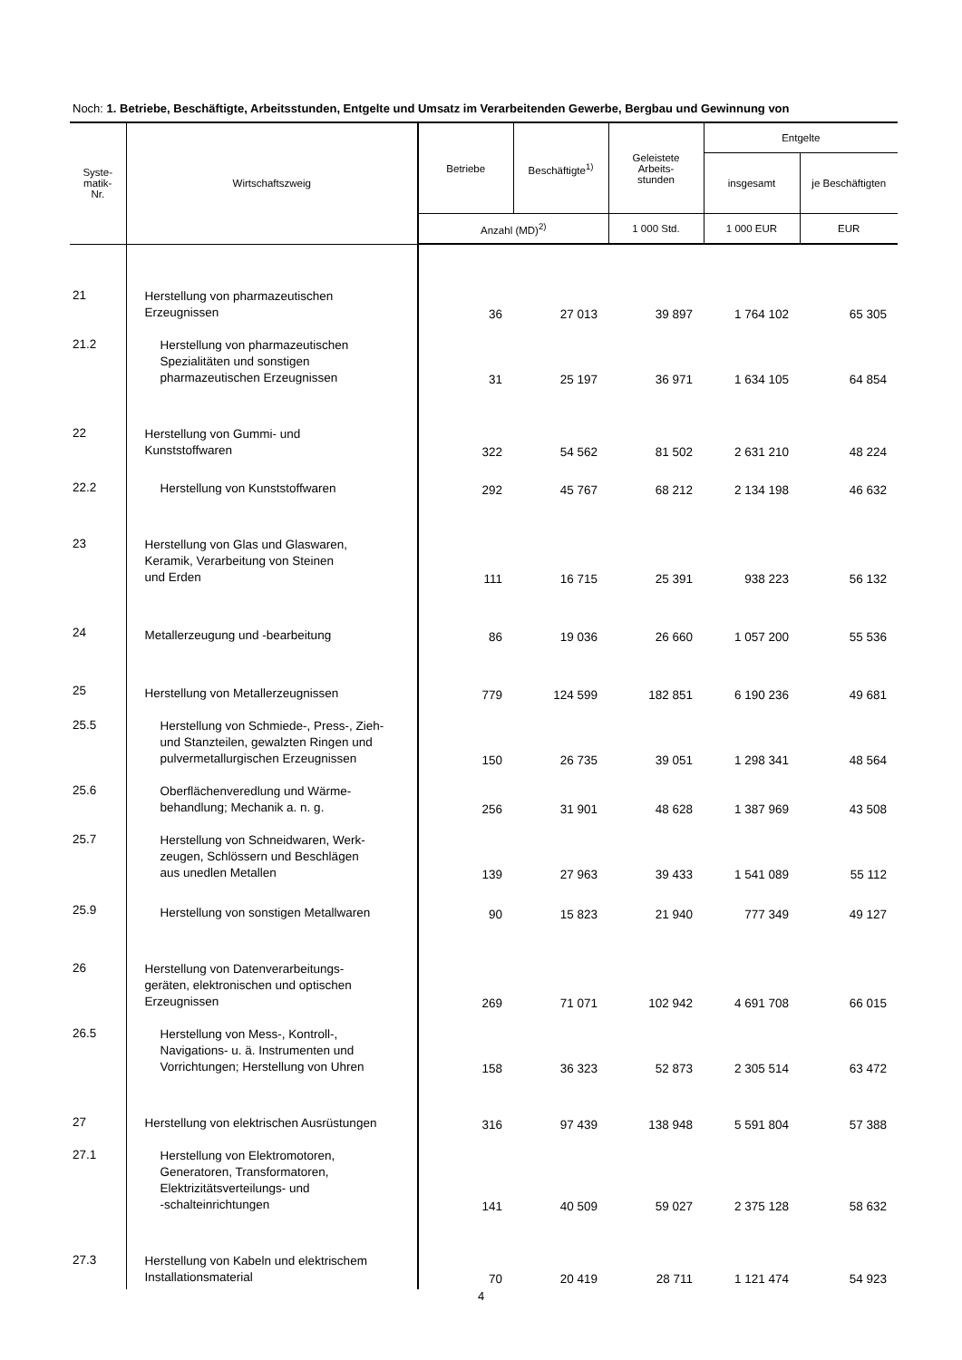Noch: 1. Betriebe, Beschäftigte, Arbeitsstunden, Entgelte und Umsatz im Verarbeitenden Gewerbe, Bergbau und Gewinnung von
| Syste- matik- Nr. | Wirtschaftszweig | Betriebe | Beschäftigte<sup>1)</sup> | Geleistete Arbeits- stunden | Entgelte | |
| --- | --- | --- | --- | --- | --- | --- |
| | | | | | insgesamt | je Beschäftigten |
| | | Anzahl (MD)<sup>2)</sup> | | 1 000 Std. | 1 000 EUR | EUR |
| 21 | Herstellung von pharmazeutischen Erzeugnissen | 36 | 27 013 | 39 897 | 1 764 102 | 65 305 |
| 21.2 | Herstellung von pharmazeutischen Spezialitäten und sonstigen pharmazeutischen Erzeugnissen | 31 | 25 197 | 36 971 | 1 634 105 | 64 854 |
| 22 | Herstellung von Gummi- und Kunststoffwaren | 322 | 54 562 | 81 502 | 2 631 210 | 48 224 |
| 22.2 | Herstellung von Kunststoffwaren | 292 | 45 767 | 68 212 | 2 134 198 | 46 632 |
| 23 | Herstellung von Glas und Glaswaren, Keramik, Verarbeitung von Steinen und Erden | 111 | 16 715 | 25 391 | 938 223 | 56 132 |
| 24 | Metallerzeugung und -bearbeitung | 86 | 19 036 | 26 660 | 1 057 200 | 55 536 |
| 25 | Herstellung von Metallerzeugnissen | 779 | 124 599 | 182 851 | 6 190 236 | 49 681 |
| 25.5 | Herstellung von Schmiede-, Press-, Zieh- und Stanzteilen, gewalzten Ringen und pulvermetallurgischen Erzeugnissen | 150 | 26 735 | 39 051 | 1 298 341 | 48 564 |
| 25.6 | Oberflächenveredlung und Wärme- behandlung; Mechanik a. n. g. | 256 | 31 901 | 48 628 | 1 387 969 | 43 508 |
| 25.7 | Herstellung von Schneidwaren, Werk- zeugen, Schlössern und Beschlägen aus unedlen Metallen | 139 | 27 963 | 39 433 | 1 541 089 | 55 112 |
| 25.9 | Herstellung von sonstigen Metallwaren | 90 | 15 823 | 21 940 | 777 349 | 49 127 |
| 26 | Herstellung von Datenverarbeitungs- geräten, elektronischen und optischen Erzeugnissen | 269 | 71 071 | 102 942 | 4 691 708 | 66 015 |
| 26.5 | Herstellung von Mess-, Kontroll-, Navigations- u. ä. Instrumenten und Vorrichtungen; Herstellung von Uhren | 158 | 36 323 | 52 873 | 2 305 514 | 63 472 |
| 27 | Herstellung von elektrischen Ausrüstungen | 316 | 97 439 | 138 948 | 5 591 804 | 57 388 |
| 27.1 | Herstellung von Elektromotoren, Generatoren, Transformatoren, Elektrizitätsverteilungs- und -schalteinrichtungen | 141 | 40 509 | 59 027 | 2 375 128 | 58 632 |
| 27.3 | Herstellung von Kabeln und elektrischem Installationsmaterial | 70 | 20 419 | 28 711 | 1 121 474 | 54 923 |
4